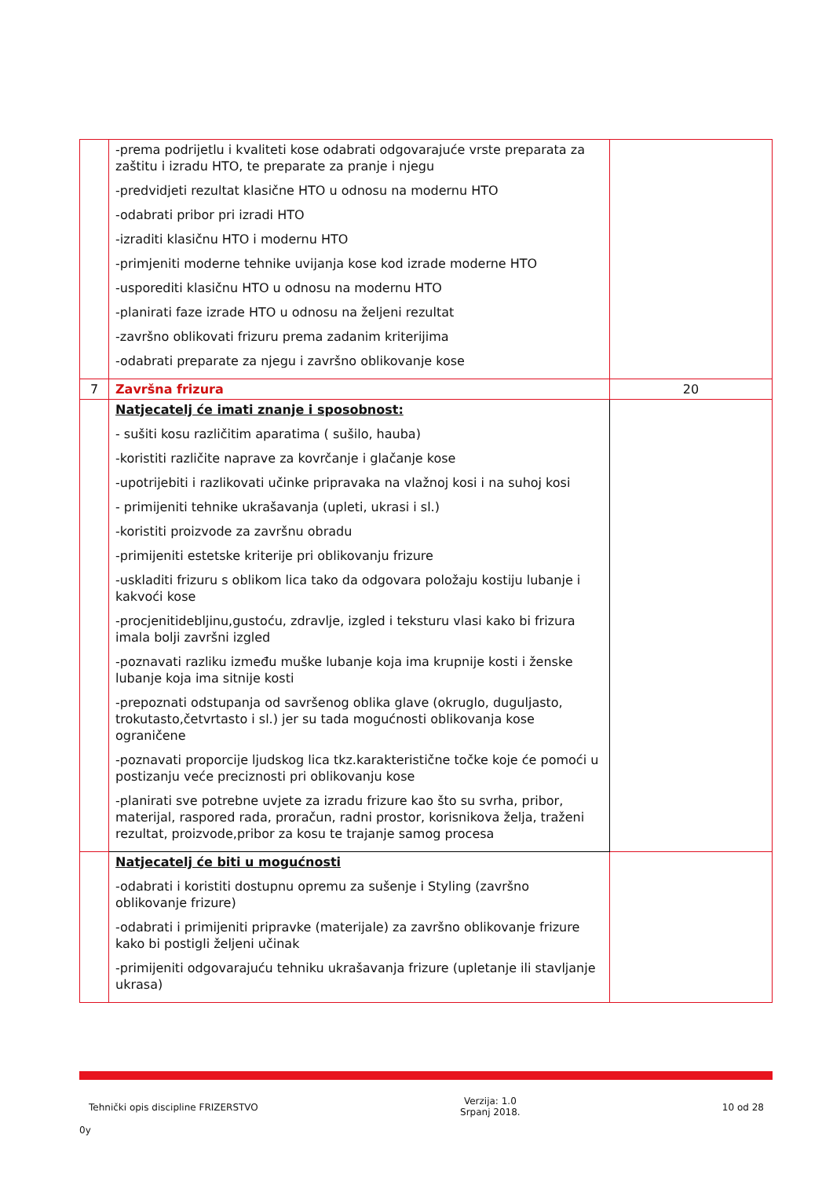| | -prema podrijetlu i kvaliteti kose odabrati odgovarajuće vrste preparata za zaštitu i izradu HTO, te preparate za pranje i njegu -predvidjeti rezultat klasične HTO u odnosu na modernu HTO -odabrati pribor pri izradi HTO -izraditi klasičnu HTO i modernu HTO -primjeniti moderne tehnike uvijanja kose kod izrade moderne HTO -usporediti klasičnu HTO u odnosu na modernu HTO -planirati faze izrade HTO u odnosu na željeni rezultat -završno oblikovati frizuru prema zadanim kriterijima -odabrati preparate za njegu i završno oblikovanje kose | |
| 7 | Završna frizura | 20 |
| | Natjecatelj će imati znanje i sposobnost: - sušiti kosu različitim aparatima ( sušilo, hauba) -koristiti različite naprave za kovrčanje i glačanje kose -upotrijebiti i razlikovati učinke pripravaka na vlažnoj kosi i na suhoj kosi - primijeniti tehnike ukrašavanja (upleti, ukrasi i sl.) -koristiti proizvode za završnu obradu -primijeniti estetske kriterije pri oblikovanju frizure -uskladiti frizuru s oblikom lica tako da odgovara položaju kostiju lubanje i kakvoći kose -procjenitidebljinu,gustoću, zdravlje, izgled i teksturu vlasi kako bi frizura imala bolji završni izgled -poznavati razliku između muške lubanje koja ima krupnije kosti i ženske lubanje koja ima sitnije kosti -prepoznati odstupanja od savršenog oblika glave (okruglo, duguljasto, trokutasto,četvrtasto i sl.) jer su tada mogućnosti oblikovanja kose ograničene -poznavati proporcije ljudskog lica tkz.karakteristične točke koje će pomoći u postizanju veće preciznosti pri oblikovanju kose -planirati sve potrebne uvjete za izradu frizure kao što su svrha, pribor, materijal, raspored rada, proračun, radni prostor, korisnikova želja, traženi rezultat, proizvode,pribor za kosu te trajanje samog procesa | |
| | Natjecatelj će biti u mogućnosti -odabrati i koristiti dostupnu opremu za sušenje i Styling (završno oblikovanje frizure) -odabrati i primijeniti pripravke (materijale) za završno oblikovanje frizure kako bi postigli željeni učinak -primijeniti odgovarajuću tehniku ukrašavanja frizure (upletanje ili stavljanje ukrasa) | |
Tehnički opis discipline FRIZERSTVO
Verzija: 1.0
Srpanj 2018.
10 od 28
0y